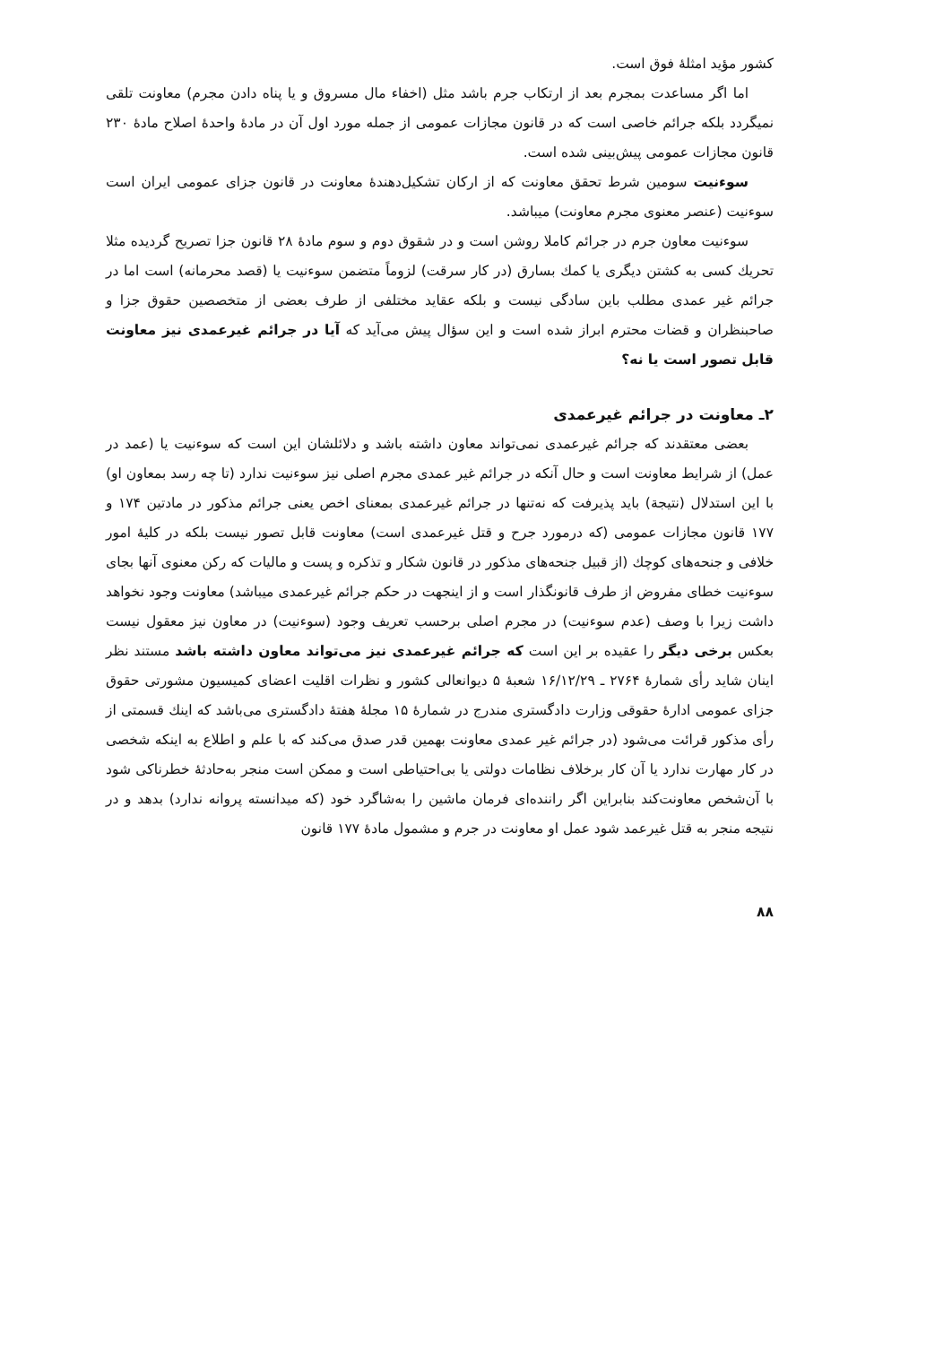کشور مؤید امثلهٔ فوق است.
اما اگر مساعدت بمجرم بعد از ارتکاب جرم باشد مثل (اخفاء مال مسروق و یا پناه دادن مجرم) معاونت تلقی نمیگردد بلکه جرائم خاصی است که در قانون مجازات عمومی از جمله مورد اول آن در مادهٔ واحدهٔ اصلاح مادهٔ ۲۳۰ قانون مجازات عمومی پیش‌بینی شده است.
سوءنیت سومین شرط تحقق معاونت که از ارکان تشکیل‌دهندهٔ معاونت در قانون جزای عمومی ایران است سوءنیت (عنصر معنوی مجرم معاونت) میباشد.
سوءنیت معاون جرم در جرائم کاملا روشن است و در شقوق دوم و سوم مادهٔ ۲۸ قانون جزا تصریح گردیده مثلا تحریك کسی به کشتن دیگری یا کمك بسارق (در کار سرقت) لزوماً متضمن سوءنیت یا (قصد محرمانه) است اما در جرائم غیر عمدی مطلب باین سادگی نیست و بلکه عقاید مختلفی از طرف بعضی از متخصصین حقوق جزا و صاحبنظران و قضات محترم ابراز شده است و این سؤال پیش می‌آید که آیا در جرائم غیرعمدی نیز معاونت قابل تصور است یا نه؟
۲ـ معاونت در جرائم غیرعمدی
بعضی معتقدند که جرائم غیرعمدی نمی‌تواند معاون داشته باشد و دلائلشان این است که سوءنیت یا (عمد در عمل) از شرایط معاونت است و حال آنکه در جرائم غیر عمدی مجرم اصلی نیز سوءنیت ندارد (تا چه رسد بمعاون او) با این استدلال (نتیجة) باید پذیرفت که نه‌تنها در جرائم غیرعمدی بمعنای اخص یعنی جرائم مذکور در مادتین ۱۷۴ و ۱۷۷ قانون مجازات عمومی (که درمورد جرح و قتل غیرعمدی است) معاونت قابل تصور نیست بلکه در کلیهٔ امور خلافی و جنحه‌های کوچك (از قبیل جنحه‌های مذکور در قانون شکار و تذکره و پست و مالیات که رکن معنوی آنها بجای سوءنیت خطای مفروض از طرف قانونگذار است و از اینجهت در حکم جرائم غیرعمدی میباشد) معاونت وجود نخواهد داشت زیرا با وصف (عدم سوءنیت) در مجرم اصلی برحسب تعریف وجود (سوءنیت) در معاون نیز معقول نیست بعکس برخی دیگر را عقیده بر این است که جرائم غیرعمدی نیز می‌تواند معاون داشته باشد مستند نظر اینان شاید رأی شمارهٔ ۲۷۶۴ ـ ۱۶/۱۲/۲۹ شعبهٔ ۵ دیوانعالی کشور و نظرات اقلیت اعضای کمیسیون مشورتی حقوق جزای عمومی ادارهٔ حقوقی وزارت دادگستری مندرج در شمارهٔ ۱۵ مجلهٔ هفتهٔ دادگستری می‌باشد که اینك قسمتی از رأی مذکور قرائت می‌شود (در جرائم غیر عمدی معاونت بهمین قدر صدق می‌کند که با علم و اطلاع به اینکه شخصی در کار مهارت ندارد یا آن کار برخلاف نظامات دولتی یا بی‌احتیاطی است و ممکن است منجر به‌حادثهٔ خطرناکی شود با آن‌شخص معاونت‌کند بنابراین اگر راننده‌ای فرمان ماشین را به‌شاگرد خود (که میدانسته پروانه ندارد) بدهد و در نتیجه منجر به قتل غیرعمد شود عمل او معاونت در جرم و مشمول مادهٔ ۱۷۷ قانون
۸۸